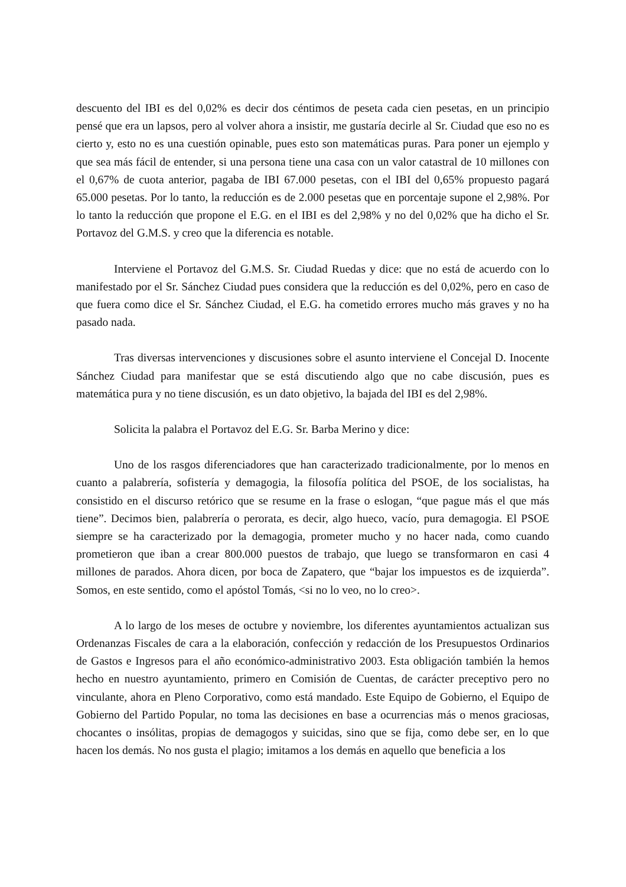descuento del IBI es del 0,02% es decir dos céntimos de peseta cada cien pesetas, en un principio pensé que era un lapsos, pero al volver ahora a insistir, me gustaría decirle al Sr. Ciudad que eso no es cierto y, esto no es una cuestión opinable, pues esto son matemáticas puras. Para poner un ejemplo y que sea más fácil de entender, si una persona tiene una casa con un valor catastral de 10 millones con el 0,67% de cuota anterior, pagaba de IBI 67.000 pesetas, con el IBI del 0,65% propuesto pagará 65.000 pesetas. Por lo tanto, la reducción es de 2.000 pesetas que en porcentaje supone el 2,98%. Por lo tanto la reducción que propone el E.G. en el IBI es del 2,98% y no del 0,02% que ha dicho el Sr. Portavoz del G.M.S. y creo que la diferencia es notable.
Interviene el Portavoz del G.M.S. Sr. Ciudad Ruedas y dice: que no está de acuerdo con lo manifestado por el Sr. Sánchez Ciudad pues considera que la reducción es del 0,02%, pero en caso de que fuera como dice el Sr. Sánchez Ciudad, el E.G. ha cometido errores mucho más graves y no ha pasado nada.
Tras diversas intervenciones y discusiones sobre el asunto interviene el Concejal D. Inocente Sánchez Ciudad para manifestar que se está discutiendo algo que no cabe discusión, pues es matemática pura y no tiene discusión, es un dato objetivo, la bajada del IBI es del 2,98%.
Solicita la palabra el Portavoz del E.G. Sr. Barba Merino y dice:
Uno de los rasgos diferenciadores que han caracterizado tradicionalmente, por lo menos en cuanto a palabrería, sofistería y demagogia, la filosofía política del PSOE, de los socialistas, ha consistido en el discurso retórico que se resume en la frase o eslogan, “que pague más el que más tiene”. Decimos bien, palabrería o perorata, es decir, algo hueco, vacío, pura demagogia. El PSOE siempre se ha caracterizado por la demagogia, prometer mucho y no hacer nada, como cuando prometieron que iban a crear 800.000 puestos de trabajo, que luego se transformaron en casi 4 millones de parados. Ahora dicen, por boca de Zapatero, que “bajar los impuestos es de izquierda”. Somos, en este sentido, como el apóstol Tomás, <si no lo veo, no lo creo>.
A lo largo de los meses de octubre y noviembre, los diferentes ayuntamientos actualizan sus Ordenanzas Fiscales de cara a la elaboración, confección y redacción de los Presupuestos Ordinarios de Gastos e Ingresos para el año económico-administrativo 2003. Esta obligación también la hemos hecho en nuestro ayuntamiento, primero en Comisión de Cuentas, de carácter preceptivo pero no vinculante, ahora en Pleno Corporativo, como está mandado. Este Equipo de Gobierno, el Equipo de Gobierno del Partido Popular, no toma las decisiones en base a ocurrencias más o menos graciosas, chocantes o insólitas, propias de demagogos y suicidas, sino que se fija, como debe ser, en lo que hacen los demás. No nos gusta el plagio; imitamos a los demás en aquello que beneficia a los